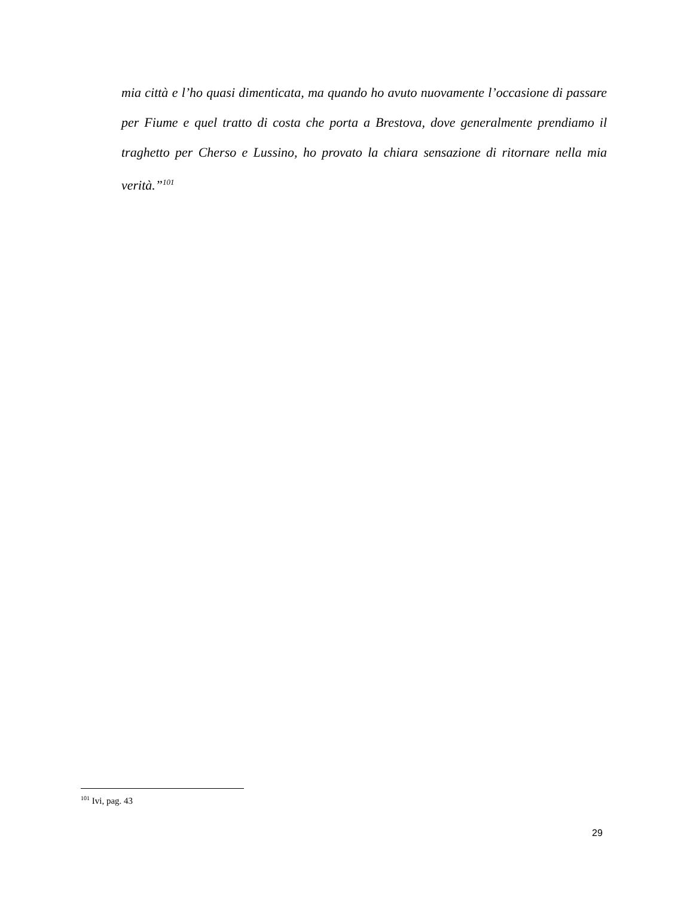mia città e l’ho quasi dimenticata, ma quando ho avuto nuovamente l’occasione di passare per Fiume e quel tratto di costa che porta a Brestova, dove generalmente prendiamo il traghetto per Cherso e Lussino, ho provato la chiara sensazione di ritornare nella mia verità.”<sup>101</sup>
<sup>101</sup> Ivi, pag. 43
29